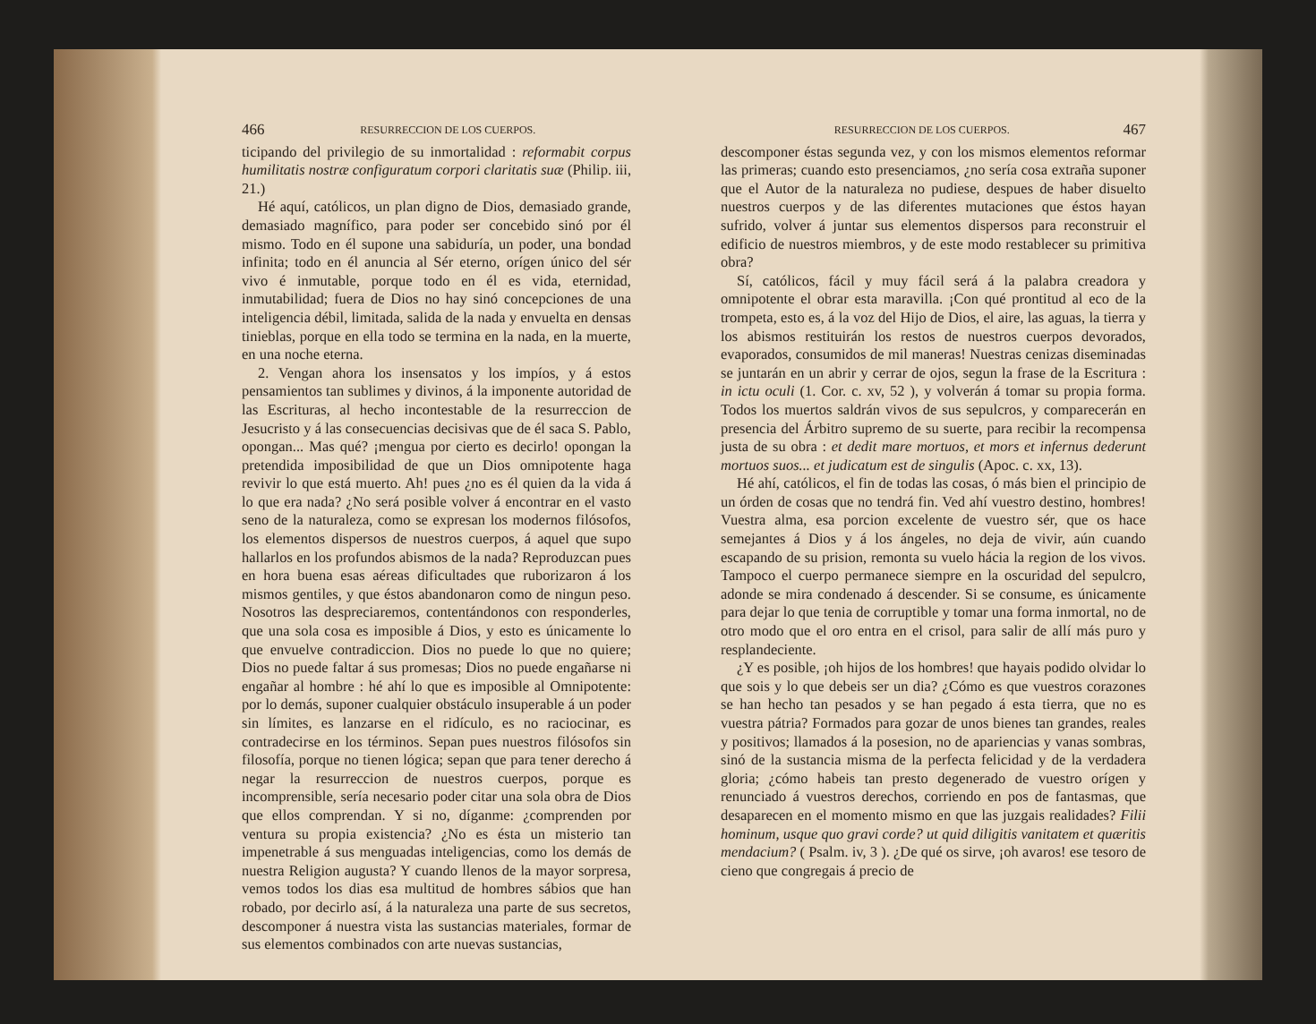466 RESURRECCION DE LOS CUERPOS.
ticipando del privilegio de su inmortalidad : reformabit corpus humilitatis nostræ configuratum corpori claritatis suæ (Philip. iii, 21.)
Hé aquí, católicos, un plan digno de Dios, demasiado grande, demasiado magnífico, para poder ser concebido sinó por él mismo. Todo en él supone una sabiduría, un poder, una bondad infinita; todo en él anuncia al Sér eterno, orígen único del sér vivo é inmutable, porque todo en él es vida, eternidad, inmutabilidad; fuera de Dios no hay sinó concepciones de una inteligencia débil, limitada, salida de la nada y envuelta en densas tinieblas, porque en ella todo se termina en la nada, en la muerte, en una noche eterna.
2. Vengan ahora los insensatos y los impíos, y á estos pensamientos tan sublimes y divinos, á la imponente autoridad de las Escrituras, al hecho incontestable de la resurreccion de Jesucristo y á las consecuencias decisivas que de él saca S. Pablo, opongan... Mas qué? ¡mengua por cierto es decirlo! opongan la pretendida imposibilidad de que un Dios omnipotente haga revivir lo que está muerto. Ah! pues ¿no es él quien da la vida á lo que era nada? ¿No será posible volver á encontrar en el vasto seno de la naturaleza, como se expresan los modernos filósofos, los elementos dispersos de nuestros cuerpos, á aquel que supo hallarlos en los profundos abismos de la nada? Reproduzcan pues en hora buena esas aéreas dificultades que ruborizaron á los mismos gentiles, y que éstos abandonaron como de ningun peso. Nosotros las despreciaremos, contentándonos con responderles, que una sola cosa es imposible á Dios, y esto es únicamente lo que envuelve contradiccion. Dios no puede lo que no quiere; Dios no puede faltar á sus promesas; Dios no puede engañarse ni engañar al hombre : hé ahí lo que es imposible al Omnipotente: por lo demás, suponer cualquier obstáculo insuperable á un poder sin límites, es lanzarse en el ridículo, es no raciocinar, es contradecirse en los términos. Sepan pues nuestros filósofos sin filosofía, porque no tienen lógica; sepan que para tener derecho á negar la resurreccion de nuestros cuerpos, porque es incomprensible, sería necesario poder citar una sola obra de Dios que ellos comprendan. Y si no, díganme: ¿comprenden por ventura su propia existencia? ¿No es ésta un misterio tan impenetrable á sus menguadas inteligencias, como los demás de nuestra Religion augusta? Y cuando llenos de la mayor sorpresa, vemos todos los dias esa multitud de hombres sábios que han robado, por decirlo así, á la naturaleza una parte de sus secretos, descomponer á nuestra vista las sustancias materiales, formar de sus elementos combinados con arte nuevas sustancias,
RESURRECCION DE LOS CUERPOS. 467
descomponer éstas segunda vez, y con los mismos elementos reformar las primeras; cuando esto presenciamos, ¿no sería cosa extraña suponer que el Autor de la naturaleza no pudiese, despues de haber disuelto nuestros cuerpos y de las diferentes mutaciones que éstos hayan sufrido, volver á juntar sus elementos dispersos para reconstruir el edificio de nuestros miembros, y de este modo restablecer su primitiva obra?
Sí, católicos, fácil y muy fácil será á la palabra creadora y omnipotente el obrar esta maravilla. ¡Con qué prontitud al eco de la trompeta, esto es, á la voz del Hijo de Dios, el aire, las aguas, la tierra y los abismos restituirán los restos de nuestros cuerpos devorados, evaporados, consumidos de mil maneras! Nuestras cenizas diseminadas se juntarán en un abrir y cerrar de ojos, segun la frase de la Escritura : in ictu oculi (1. Cor. c. xv, 52 ), y volverán á tomar su propia forma. Todos los muertos saldrán vivos de sus sepulcros, y comparecerán en presencia del Árbitro supremo de su suerte, para recibir la recompensa justa de su obra : et dedit mare mortuos, et mors et infernus dederunt mortuos suos... et judicatum est de singulis (Apoc. c. xx, 13).
Hé ahí, católicos, el fin de todas las cosas, ó más bien el principio de un órden de cosas que no tendrá fin. Ved ahí vuestro destino, hombres! Vuestra alma, esa porcion excelente de vuestro sér, que os hace semejantes á Dios y á los ángeles, no deja de vivir, aún cuando escapando de su prision, remonta su vuelo hácia la region de los vivos. Tampoco el cuerpo permanece siempre en la oscuridad del sepulcro, adonde se mira condenado á descender. Si se consume, es únicamente para dejar lo que tenia de corruptible y tomar una forma inmortal, no de otro modo que el oro entra en el crisol, para salir de allí más puro y resplandeciente.
¿Y es posible, ¡oh hijos de los hombres! que hayais podido olvidar lo que sois y lo que debeis ser un dia? ¿Cómo es que vuestros corazones se han hecho tan pesados y se han pegado á esta tierra, que no es vuestra pátria? Formados para gozar de unos bienes tan grandes, reales y positivos; llamados á la posesion, no de apariencias y vanas sombras, sinó de la sustancia misma de la perfecta felicidad y de la verdadera gloria; ¿cómo habeis tan presto degenerado de vuestro orígen y renunciado á vuestros derechos, corriendo en pos de fantasmas, que desaparecen en el momento mismo en que las juzgais realidades? Filii hominum, usque quo gravi corde? ut quid diligitis vanitatem et quæritis mendacium? ( Psalm. iv, 3 ). ¿De qué os sirve, ¡oh avaros! ese tesoro de cieno que congregais á precio de